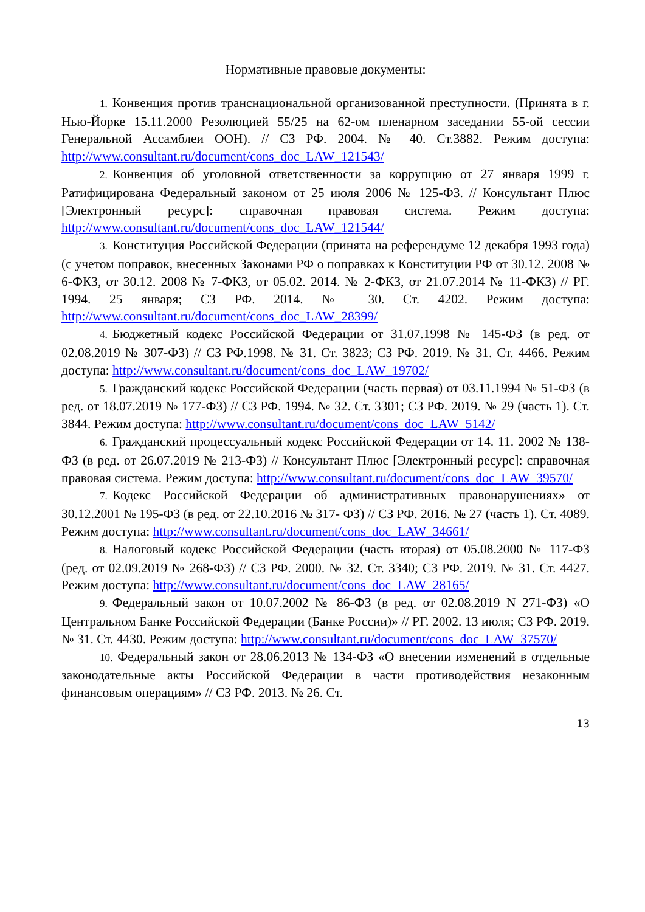Нормативные правовые документы:
1. Конвенция против транснациональной организованной преступности. (Принята в г. Нью-Йорке 15.11.2000 Резолюцией 55/25 на 62-ом пленарном заседании 55-ой сессии Генеральной Ассамблеи ООН). // СЗ РФ. 2004. № 40. Ст.3882. Режим доступа: http://www.consultant.ru/document/cons_doc_LAW_121543/
2. Конвенция об уголовной ответственности за коррупцию от 27 января 1999 г. Ратифицирована Федеральный законом от 25 июля 2006 № 125-ФЗ. // Консультант Плюс [Электронный ресурс]: справочная правовая система. Режим доступа: http://www.consultant.ru/document/cons_doc_LAW_121544/
3. Конституция Российской Федерации (принята на референдуме 12 декабря 1993 года) (с учетом поправок, внесенных Законами РФ о поправках к Конституции РФ от 30.12. 2008 № 6-ФКЗ, от 30.12. 2008 № 7-ФКЗ, от 05.02. 2014. № 2-ФКЗ, от 21.07.2014 № 11-ФКЗ) // РГ. 1994. 25 января; СЗ РФ. 2014. № 30. Ст. 4202. Режим доступа: http://www.consultant.ru/document/cons_doc_LAW_28399/
4. Бюджетный кодекс Российской Федерации от 31.07.1998 № 145-ФЗ (в ред. от 02.08.2019 № 307-ФЗ) // СЗ РФ.1998. № 31. Ст. 3823; СЗ РФ. 2019. № 31. Ст. 4466. Режим доступа: http://www.consultant.ru/document/cons_doc_LAW_19702/
5. Гражданский кодекс Российской Федерации (часть первая) от 03.11.1994 № 51-ФЗ (в ред. от 18.07.2019 № 177-ФЗ) // СЗ РФ. 1994. № 32. Ст. 3301; СЗ РФ. 2019. № 29 (часть 1). Ст. 3844. Режим доступа: http://www.consultant.ru/document/cons_doc_LAW_5142/
6. Гражданский процессуальный кодекс Российской Федерации от 14. 11. 2002 № 138-ФЗ (в ред. от 26.07.2019 № 213-ФЗ) // Консультант Плюс [Электронный ресурс]: справочная правовая система. Режим доступа: http://www.consultant.ru/document/cons_doc_LAW_39570/
7. Кодекс Российской Федерации об административных правонарушениях» от 30.12.2001 № 195-ФЗ (в ред. от 22.10.2016 № 317- ФЗ) // СЗ РФ. 2016. № 27 (часть 1). Ст. 4089. Режим доступа: http://www.consultant.ru/document/cons_doc_LAW_34661/
8. Налоговый кодекс Российской Федерации (часть вторая) от 05.08.2000 № 117-ФЗ (ред. от 02.09.2019 № 268-ФЗ) // СЗ РФ. 2000. № 32. Ст. 3340; СЗ РФ. 2019. № 31. Ст. 4427. Режим доступа: http://www.consultant.ru/document/cons_doc_LAW_28165/
9. Федеральный закон от 10.07.2002 № 86-ФЗ (в ред. от 02.08.2019 N 271-ФЗ) «О Центральном Банке Российской Федерации (Банке России)» // РГ. 2002. 13 июля; СЗ РФ. 2019. № 31. Ст. 4430. Режим доступа: http://www.consultant.ru/document/cons_doc_LAW_37570/
10. Федеральный закон от 28.06.2013 № 134-ФЗ «О внесении изменений в отдельные законодательные акты Российской Федерации в части противодействия незаконным финансовым операциям» // СЗ РФ. 2013. № 26. Ст.
13